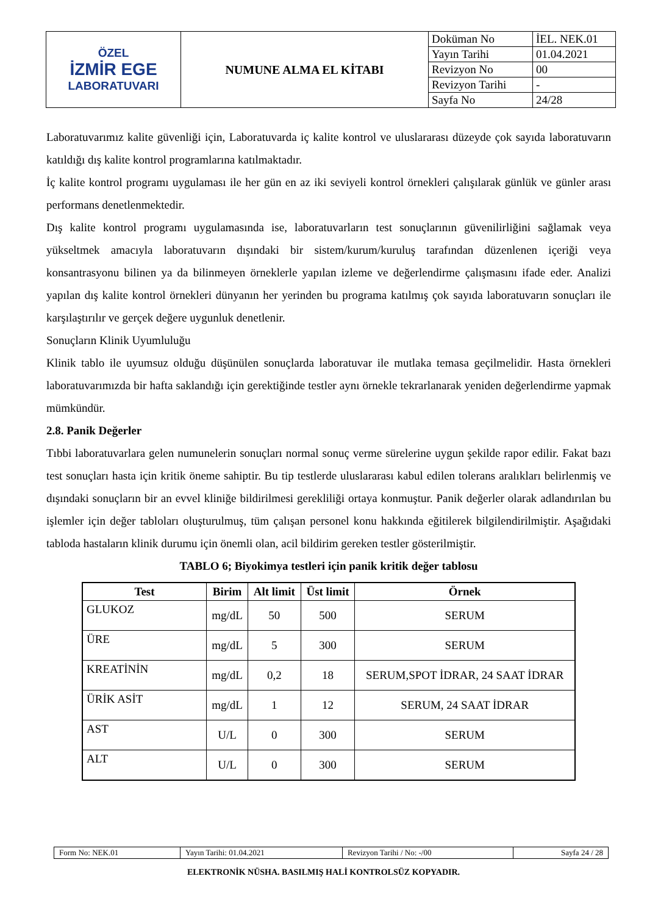| ÖZEL İZMİR EGE LABORATUVARI | NUMUNE ALMA EL KİTABI | Doküman No | İEL. NEK.01 |
| | | Yayın Tarihi | 01.04.2021 |
| | | Revizyon No | 00 |
| | | Revizyon Tarihi | - |
| | | Sayfa No | 24/28 |
Laboratuvarımız kalite güvenliği için, Laboratuvarda iç kalite kontrol ve uluslararası düzeyde çok sayıda laboratuvarın katıldığı dış kalite kontrol programlarına katılmaktadır.
İç kalite kontrol programı uygulaması ile her gün en az iki seviyeli kontrol örnekleri çalışılarak günlük ve günler arası performans denetlenmektedir.
Dış kalite kontrol programı uygulamasında ise, laboratuvarların test sonuçlarının güvenilirliğini sağlamak veya yükseltmek amacıyla laboratuvarın dışındaki bir sistem/kurum/kuruluş tarafından düzenlenen içeriği veya konsantrasyonu bilinen ya da bilinmeyen örneklerle yapılan izleme ve değerlendirme çalışmasını ifade eder. Analizi yapılan dış kalite kontrol örnekleri dünyanın her yerinden bu programa katılmış çok sayıda laboratuvarın sonuçları ile karşılaştırılır ve gerçek değere uygunluk denetlenir.
Sonuçların Klinik Uyumluluğu
Klinik tablo ile uyumsuz olduğu düşünülen sonuçlarda laboratuvar ile mutlaka temasa geçilmelidir. Hasta örnekleri laboratuvarımızda bir hafta saklandığı için gerektiğinde testler aynı örnekle tekrarlanarak yeniden değerlendirme yapmak mümkündür.
2.8. Panik Değerler
Tıbbi laboratuvarlara gelen numunelerin sonuçları normal sonuç verme sürelerine uygun şekilde rapor edilir. Fakat bazı test sonuçları hasta için kritik öneme sahiptir. Bu tip testlerde uluslararası kabul edilen tolerans aralıkları belirlenmiş ve dışındaki sonuçların bir an evvel kliniğe bildirilmesi gerekliliği ortaya konmuştur. Panik değerler olarak adlandırılan bu işlemler için değer tabloları oluşturulmuş, tüm çalışan personel konu hakkında eğitilerek bilgilendirilmiştir. Aşağıdaki tabloda hastaların klinik durumu için önemli olan, acil bildirim gereken testler gösterilmiştir.
TABLO 6; Biyokimya testleri için panik kritik değer tablosu
| Test | Birim | Alt limit | Üst limit | Örnek |
| --- | --- | --- | --- | --- |
| GLUKOZ | mg/dL | 50 | 500 | SERUM |
| ÜRE | mg/dL | 5 | 300 | SERUM |
| KREATİNİN | mg/dL | 0,2 | 18 | SERUM,SPOT İDRAR, 24 SAAT İDRAR |
| ÜRİK ASİT | mg/dL | 1 | 12 | SERUM, 24 SAAT İDRAR |
| AST | U/L | 0 | 300 | SERUM |
| ALT | U/L | 0 | 300 | SERUM |
| Form No: NEK.01 | Yayın Tarihi: 01.04.2021 | Revizyon Tarihi / No: -/00 | Sayfa 24 / 28 |
ELEKTRONİK NÜSHA. BASILMIŞ HALİ KONTROLSÜZ KOPYADIR.